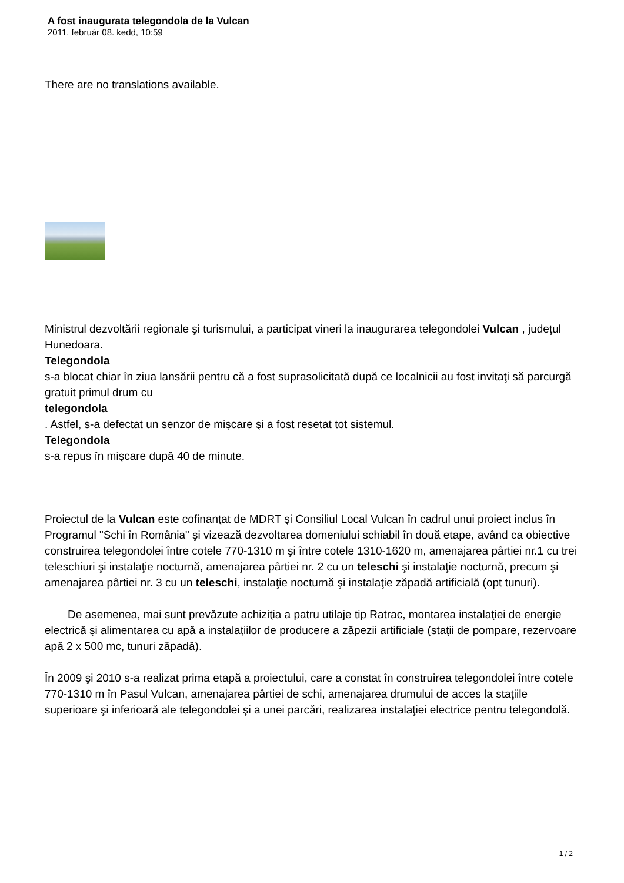A fost inaugurata telegondola de la Vulcan
2011. február 08. kedd, 10:59
There are no translations available.
Ministrul dezvoltării regionale şi turismului, a participat vineri la inaugurarea telegondolei Vulcan , judeţul Hunedoara.
Telegondola
s-a blocat chiar în ziua lansării pentru că a fost suprasolicitată după ce localnicii au fost invitaţi să parcurgă gratuit primul drum cu
telegondola
. Astfel, s-a defectat un senzor de mişcare şi a fost resetat tot sistemul.
Telegondola
s-a repus în mişcare după 40 de minute.
Proiectul de la Vulcan este cofinanţat de MDRT şi Consiliul Local Vulcan în cadrul unui proiect inclus în Programul "Schi în România" şi vizează dezvoltarea domeniului schiabil în două etape, având ca obiective construirea telegondolei între cotele 770-1310 m şi între cotele 1310-1620 m, amenajarea pârtiei nr.1 cu trei teleschiuri şi instalaţie nocturnă, amenajarea pârtiei nr. 2 cu un teleschi şi instalaţie nocturnă, precum şi amenajarea pârtiei nr. 3 cu un teleschi, instalaţie nocturnă şi instalaţie zăpadă artificială (opt tunuri).
De asemenea, mai sunt prevăzute achiziţia a patru utilaje tip Ratrac, montarea instalaţiei de energie electrică şi alimentarea cu apă a instalaţiilor de producere a zăpezii artificiale (staţii de pompare, rezervoare apă 2 x 500 mc, tunuri zăpadă).
În 2009 şi 2010 s-a realizat prima etapă a proiectului, care a constat în construirea telegondolei între cotele 770-1310 m în Pasul Vulcan, amenajarea pârtiei de schi, amenajarea drumului de acces la staţiile superioare şi inferioară ale telegondolei şi a unei parcări, realizarea instalaţiei electrice pentru telegondolă.
1 / 2